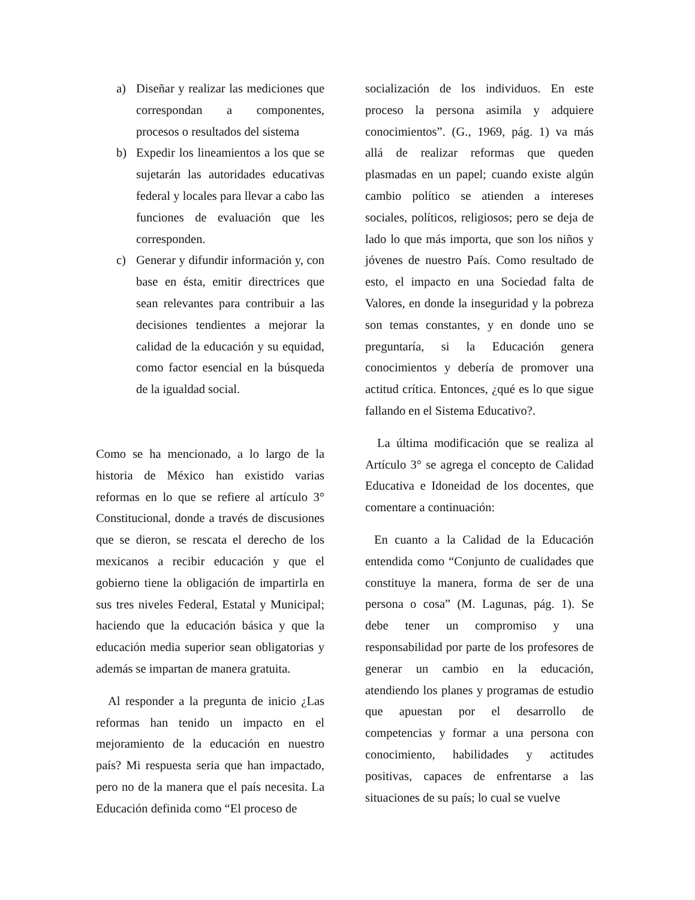a) Diseñar y realizar las mediciones que correspondan a componentes, procesos o resultados del sistema
b) Expedir los lineamientos a los que se sujetarán las autoridades educativas federal y locales para llevar a cabo las funciones de evaluación que les corresponden.
c) Generar y difundir información y, con base en ésta, emitir directrices que sean relevantes para contribuir a las decisiones tendientes a mejorar la calidad de la educación y su equidad, como factor esencial en la búsqueda de la igualdad social.
Como se ha mencionado, a lo largo de la historia de México han existido varias reformas en lo que se refiere al artículo 3° Constitucional, donde a través de discusiones que se dieron, se rescata el derecho de los mexicanos a recibir educación y que el gobierno tiene la obligación de impartirla en sus tres niveles Federal, Estatal y Municipal; haciendo que la educación básica y que la educación media superior sean obligatorias y además se impartan de manera gratuita.
Al responder a la pregunta de inicio ¿Las reformas han tenido un impacto en el mejoramiento de la educación en nuestro país? Mi respuesta seria que han impactado, pero no de la manera que el país necesita. La Educación definida como “El proceso de
socialización de los individuos. En este proceso la persona asimila y adquiere conocimientos”. (G., 1969, pág. 1) va más allá de realizar reformas que queden plasmadas en un papel; cuando existe algún cambio político se atienden a intereses sociales, políticos, religiosos; pero se deja de lado lo que más importa, que son los niños y jóvenes de nuestro País. Como resultado de esto, el impacto en una Sociedad falta de Valores, en donde la inseguridad y la pobreza son temas constantes, y en donde uno se preguntaría, si la Educación genera conocimientos y debería de promover una actitud crítica. Entonces, ¿qué es lo que sigue fallando en el Sistema Educativo?.
La última modificación que se realiza al Artículo 3° se agrega el concepto de Calidad Educativa e Idoneidad de los docentes, que comentare a continuación:
En cuanto a la Calidad de la Educación entendida como “Conjunto de cualidades que constituye la manera, forma de ser de una persona o cosa” (M. Lagunas, pág. 1). Se debe tener un compromiso y una responsabilidad por parte de los profesores de generar un cambio en la educación, atendiendo los planes y programas de estudio que apuestan por el desarrollo de competencias y formar a una persona con conocimiento, habilidades y actitudes positivas, capaces de enfrentarse a las situaciones de su país; lo cual se vuelve